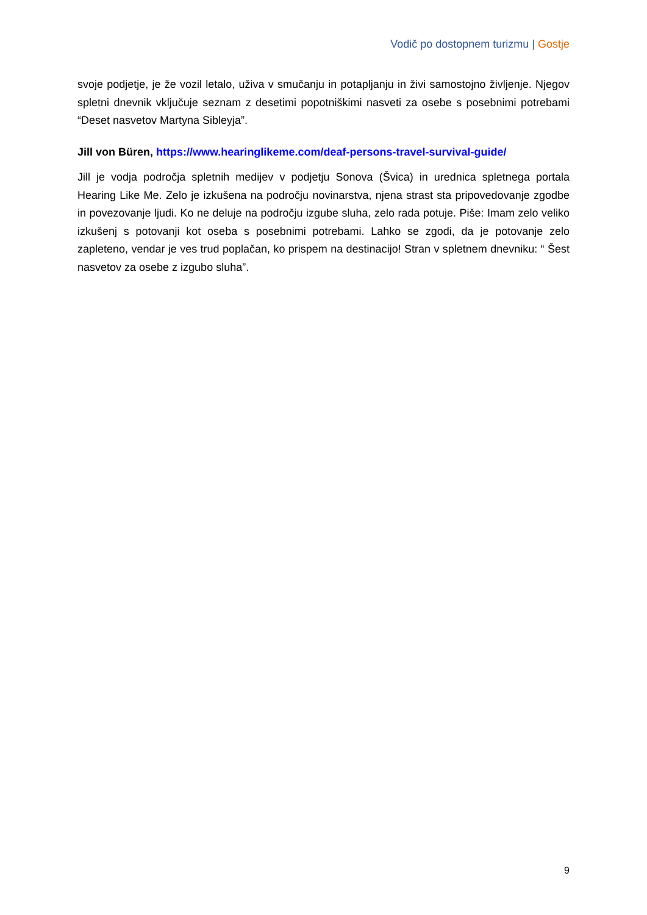Vodič po dostopnem turizmu | Gostje
svoje podjetje, je že vozil letalo, uživa v smučanju in potapljanju in živi samostojno življenje. Njegov spletni dnevnik vključuje seznam z desetimi popotniškimi nasveti za osebe s posebnimi potrebami “Deset nasvetov Martyna Sibleyja”.
Jill von Büren, https://www.hearinglikeme.com/deaf-persons-travel-survival-guide/
Jill je vodja področja spletnih medijev v podjetju Sonova (Švica) in urednica spletnega portala Hearing Like Me. Zelo je izkušena na področju novinarstva, njena strast sta pripovedovanje zgodbe in povezovanje ljudi. Ko ne deluje na področju izgube sluha, zelo rada potuje. Piše: Imam zelo veliko izkušenj s potovanji kot oseba s posebnimi potrebami. Lahko se zgodi, da je potovanje zelo zapleteno, vendar je ves trud poplačan, ko prispem na destinacijo! Stran v spletnem dnevniku: “ Šest nasvetov za osebe z izgubo sluha”.
9